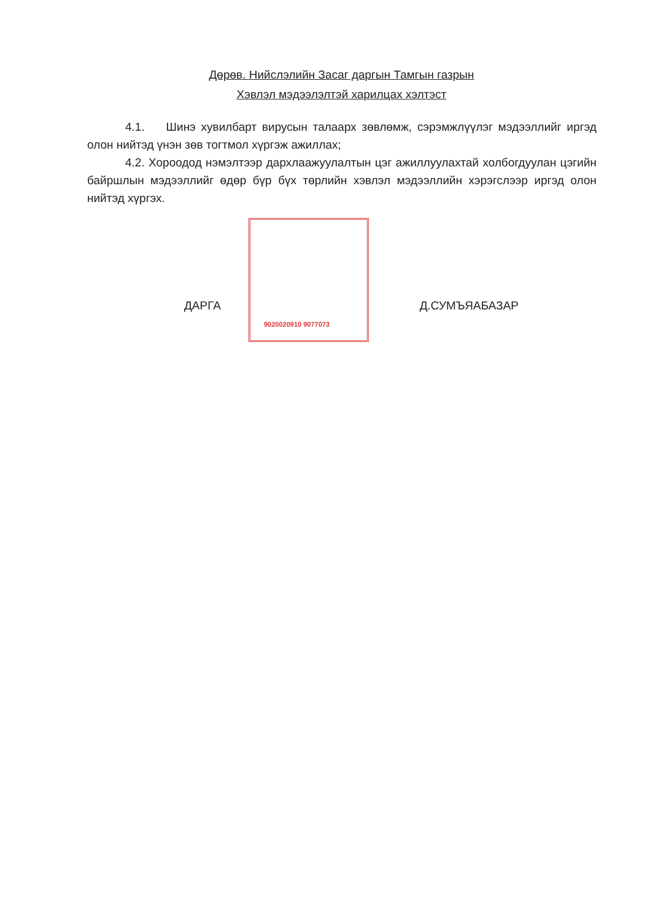Дөрөв. Нийслэлийн Засаг даргын Тамгын газрын
Хэвлэл мэдээлэлтэй харилцах хэлтэст
4.1. Шинэ хувилбарт вирусын талаарх зөвлөмж, сэрэмжлүүлэг мэдээллийг иргэд олон нийтэд үнэн зөв тогтмол хүргэж ажиллах;
4.2. Хороодод нэмэлтээр дархлаажуулалтын цэг ажиллуулахтай холбогдуулан цэгийн байршлын мэдээллийг өдөр бүр бүх төрлийн хэвлэл мэдээллийн хэрэгслээр иргэд олон нийтэд хүргэх.
ДАРГА Д.СУМЪЯАБАЗАР
9020020910 9077073